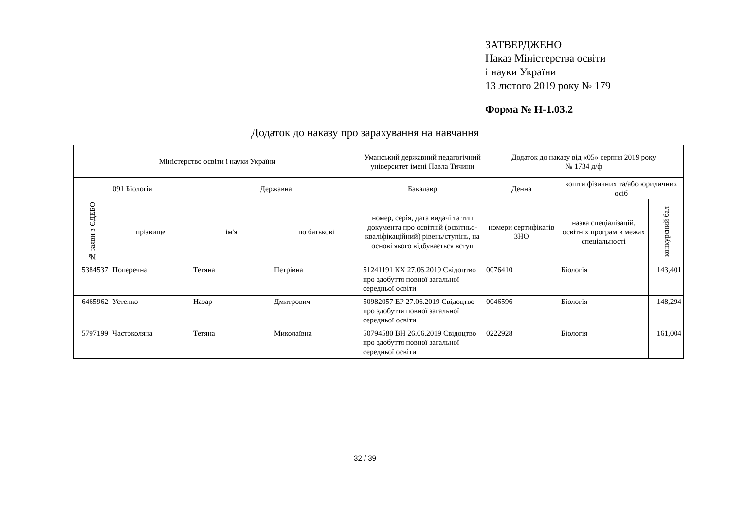ЗАТВЕРДЖЕНО
Наказ Міністерства освіти
і науки України
13 лютого 2019 року № 179
Форма № Н-1.03.2
Додаток до наказу про зарахування на навчання
| Міністерство освіти і науки України | | | | Уманський державний педагогічний університет імені Павла Тичини | Додаток до наказу від «05» серпня 2019 року № 1734 д/ф | | |
| 091 Біологія | | Державна | | Бакалавр | Денна | кошти фізичних та/або юридичних осіб | |
| № заяви в ЄДЕБО | прізвище | ім'я | по батькові | номер, серія, дата видачі та тип документа про освітній (освітньо-кваліфікаційний) рівень/ступінь, на основі якого відбувається вступ | номери сертифікатів ЗНО | назва спеціалізацій, освітніх програм в межах спеціальності | конкурсний бал |
| 5384537 | Поперечна | Тетяна | Петрівна | 51241191 КХ 27.06.2019 Свідоцтво про здобуття повної загальної середньої освіти | 0076410 | Біологія | 143,401 |
| 6465962 | Устенко | Назар | Дмитрович | 50982057 ЕР 27.06.2019 Свідоцтво про здобуття повної загальної середньої освіти | 0046596 | Біологія | 148,294 |
| 5797199 | Частоколяна | Тетяна | Миколаївна | 50794580 ВН 26.06.2019 Свідоцтво про здобуття повної загальної середньої освіти | 0222928 | Біологія | 161,004 |
32 / 39